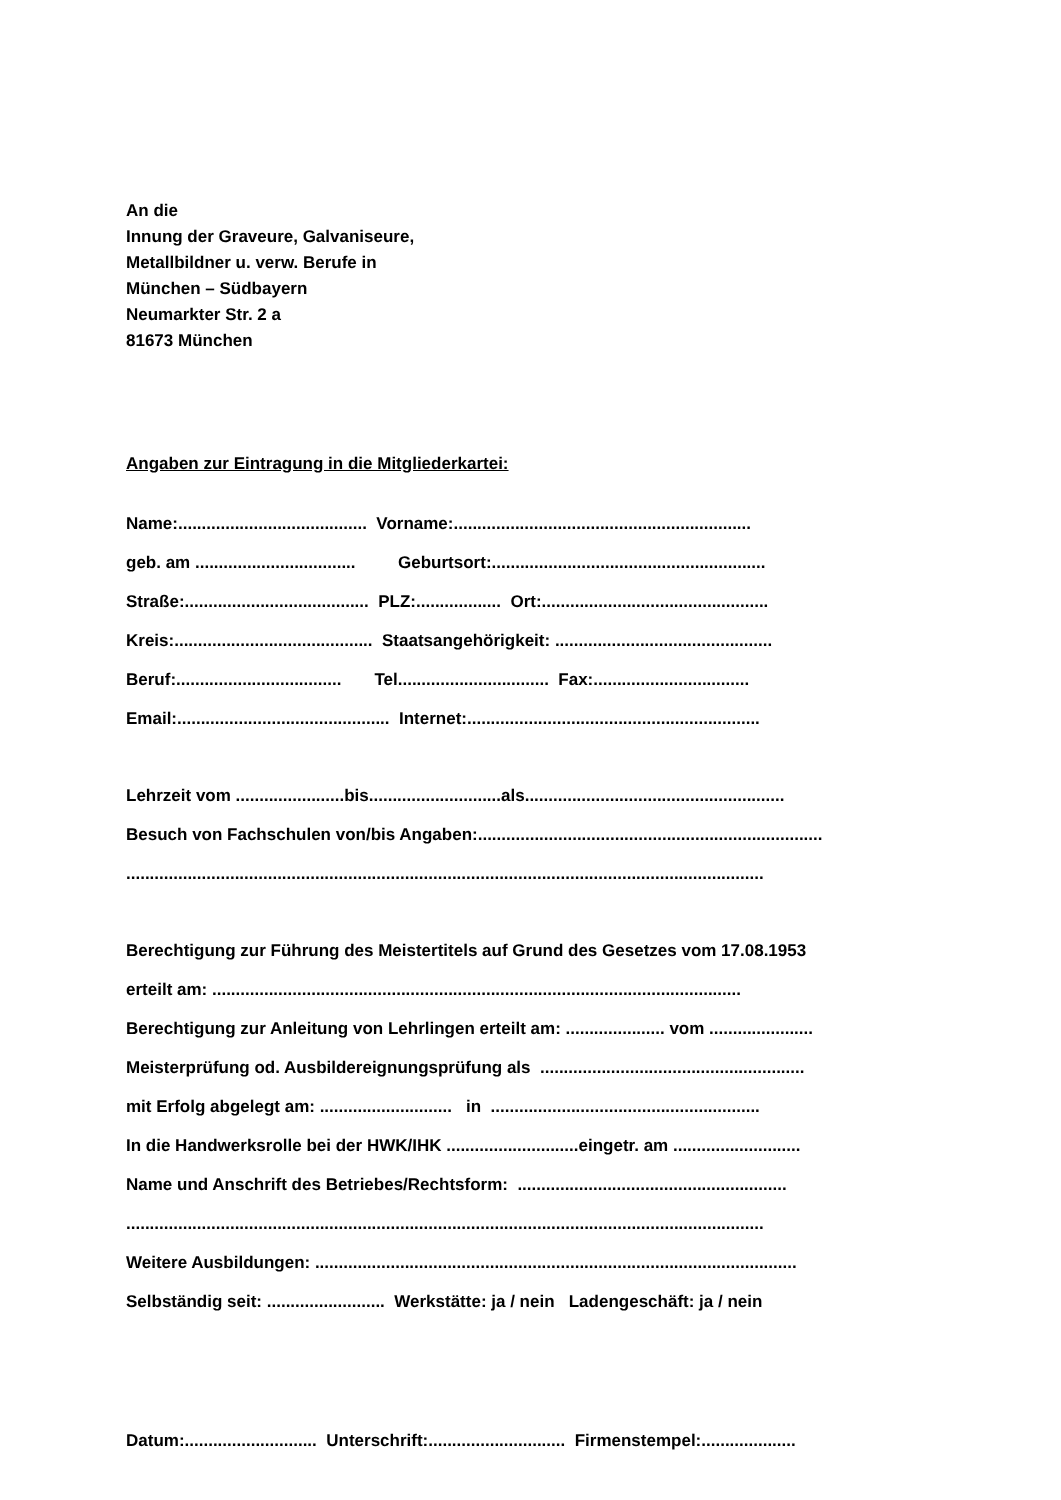An die
Innung der Graveure, Galvaniseure,
Metallbildner u. verw. Berufe in
München – Südbayern
Neumarkter Str. 2 a
81673 München
Angaben zur Eintragung in die Mitgliederkartei:
Name:........................................ Vorname:...............................................................
geb. am .................................. Geburtsort:..........................................................
Straße:....................................... PLZ:.................. Ort:................................................
Kreis:.......................................... Staatsangehörigkeit: ..............................................
Beruf:................................... Tel................................ Fax:.................................
Email:............................................. Internet:..............................................................
Lehrzeit vom .......................bis............................als.......................................................
Besuch von Fachschulen von/bis Angaben:.........................................................................
.......................................................................................................................................
Berechtigung zur Führung des Meistertitels auf Grund des Gesetzes vom 17.08.1953
erteilt am: ................................................................................................................
Berechtigung zur Anleitung von Lehrlingen erteilt am: ..................... vom ......................
Meisterprüfung od. Ausbildereignungsprüfung als ........................................................
mit Erfolg abgelegt am: ............................ in .........................................................
In die Handwerksrolle bei der HWK/IHK ............................eingetr. am ...........................
Name und Anschrift des Betriebes/Rechtsform: .........................................................
.......................................................................................................................................
Weitere Ausbildungen: ......................................................................................................
Selbständig seit: ......................... Werkstätte: ja / nein Ladengeschäft: ja / nein
Datum:............................ Unterschrift:............................. Firmenstempel:....................